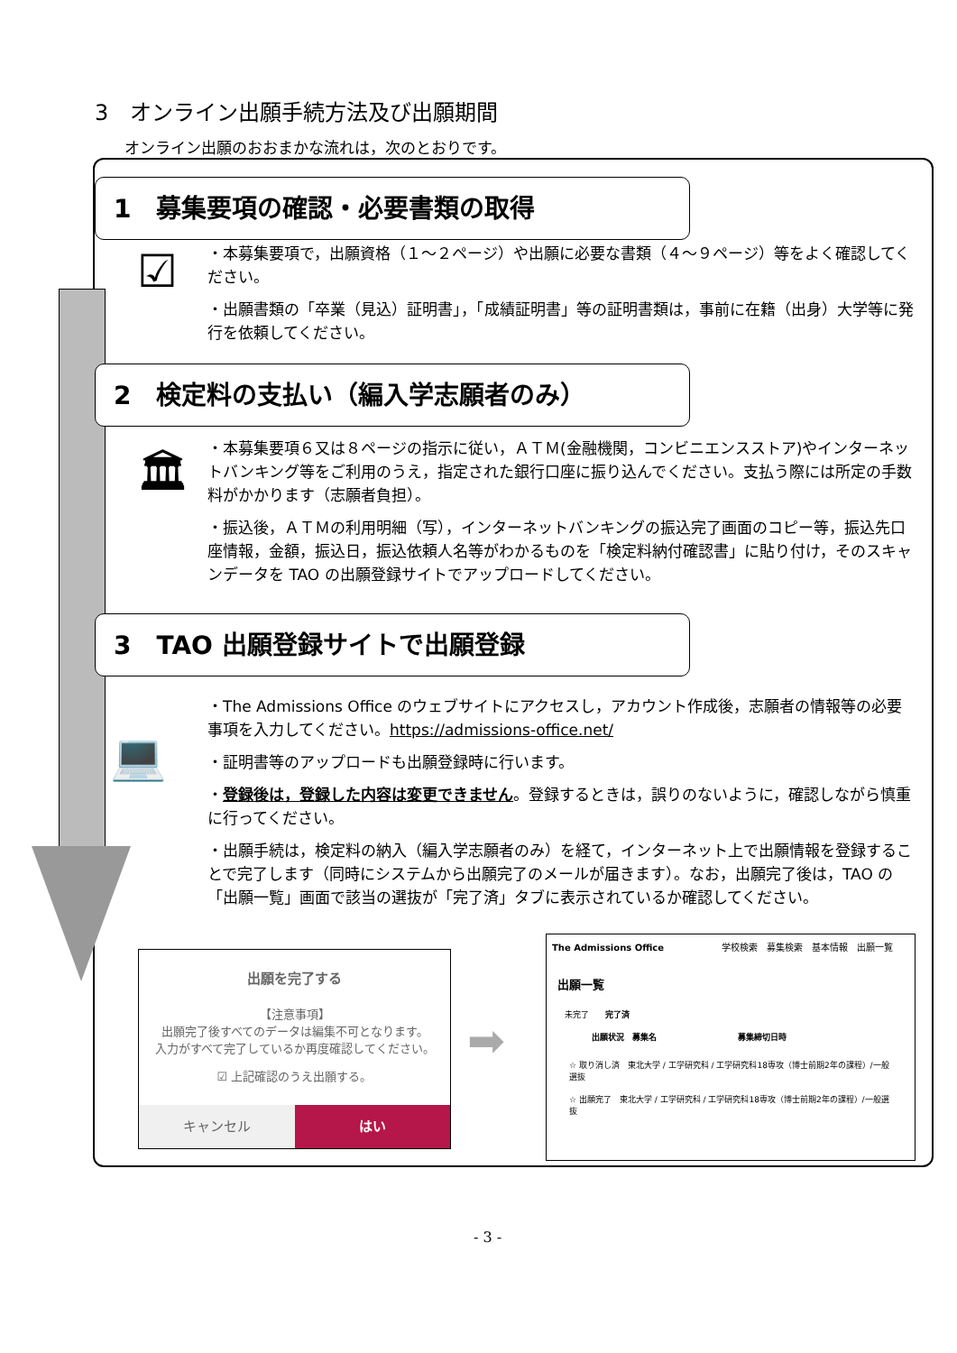3　オンライン出願手続方法及び出願期間
オンライン出願のおおまかな流れは，次のとおりです。
1　募集要項の確認・必要書類の取得
☑
・本募集要項で，出願資格（１～２ページ）や出願に必要な書類（４～９ページ）等をよく確認してください。
・出願書類の「卒業（見込）証明書」，「成績証明書」等の証明書類は，事前に在籍（出身）大学等に発行を依頼してください。
2　検定料の支払い（編入学志願者のみ）
🏛
・本募集要項６又は８ページの指示に従い，ＡＴＭ(金融機関，コンビニエンスストア)やインターネットバンキング等をご利用のうえ，指定された銀行口座に振り込んでください。支払う際には所定の手数料がかかります（志願者負担）。
・振込後，ＡＴＭの利用明細（写），インターネットバンキングの振込完了画面のコピー等，振込先口座情報，金額，振込日，振込依頼人名等がわかるものを「検定料納付確認書」に貼り付け，そのスキャンデータを TAO の出願登録サイトでアップロードしてください。
3　TAO 出願登録サイトで出願登録
💻
・The Admissions Office のウェブサイトにアクセスし，アカウント作成後，志願者の情報等の必要事項を入力してください。https://admissions-office.net/
・証明書等のアップロードも出願登録時に行います。
・登録後は，登録した内容は変更できません。登録するときは，誤りのないように，確認しながら慎重に行ってください。
・出願手続は，検定料の納入（編入学志願者のみ）を経て，インターネット上で出願情報を登録することで完了します（同時にシステムから出願完了のメールが届きます）。なお，出願完了後は，TAO の「出願一覧」画面で該当の選抜が「完了済」タブに表示されているか確認してください。
出願を完了する
【注意事項】
出願完了後すべてのデータは編集不可となります。
入力がすべて完了しているか再度確認してください。
☑ 上記確認のうえ出願する。
キャンセル はい
➡
The Admissions Office 学校検索　募集検索　基本情報　出願一覧
出願一覧
未完了　　完了済
出願状況　募集名　　　　　　　　　　募集締切日時
☆ 取り消し済　東北大学 / 工学研究科 / 工学研究科18専攻（博士前期2年の課程）/一般選抜
☆ 出願完了　東北大学 / 工学研究科 / 工学研究科18専攻（博士前期2年の課程）/一般選抜
- 3 -